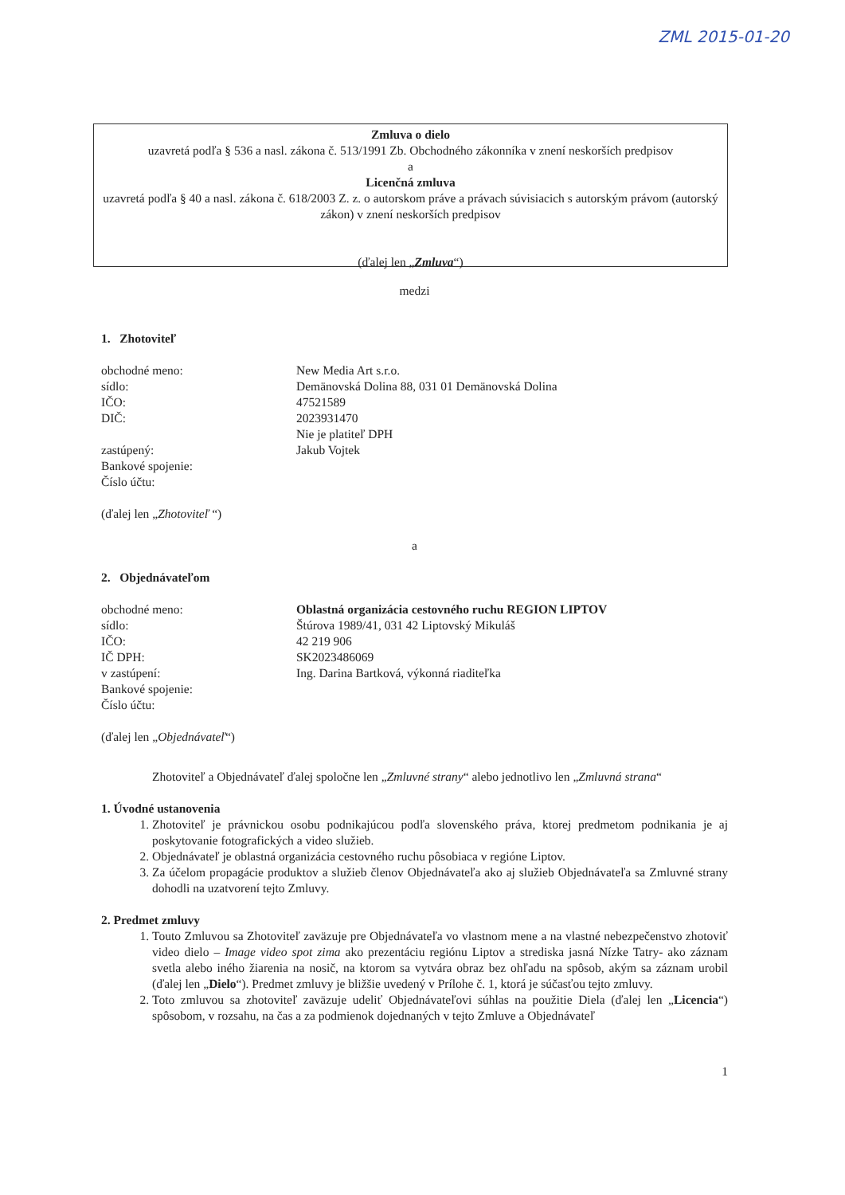ZML 2015-01-20
Zmluva o dielo
uzavretá podľa § 536 a nasl. zákona č. 513/1991 Zb. Obchodného zákonníka v znení neskorších predpisov
a
Licenčná zmluva
uzavretá podľa § 40 a nasl. zákona č. 618/2003 Z. z. o autorskom práve a právach súvisiacich s autorským právom (autorský zákon) v znení neskorších predpisov
(ďalej len „Zmluva“)
medzi
1. Zhotoviteľ
obchodné meno: New Media Art s.r.o.
sídlo: Demänovská Dolina 88, 031 01 Demänovská Dolina
IČO: 47521589
DIČ: 2023931470
Nie je platiteľ DPH
zastúpený: Jakub Vojtek
Bankové spojenie:
Číslo účtu:
(ďalej len „Zhotoviteľ “)
a
2. Objednávateľom
obchodné meno: Oblastná organizácia cestovného ruchu REGION LIPTOV
sídlo: Štúrova 1989/41, 031 42 Liptovský Mikuláš
IČO: 42 219 906
IČ DPH: SK2023486069
v zastúpení: Ing. Darina Bartková, výkonná riaditeľka
Bankové spojenie:
Číslo účtu:
(ďalej len „Objednávateľ“)
Zhotoviteľ a Objednávateľ ďalej spoločne len „Zmluvné strany“ alebo jednotlivo len „Zmluvná strana“
1. Úvodné ustanovenia
1. Zhotoviteľ je právnickou osobu podnikajúcou podľa slovenského práva, ktorej predmetom podnikania je aj poskytovanie fotografických a video služieb.
2. Objednávateľ je oblastná organizácia cestovného ruchu pôsobiaca v regióne Liptov.
3. Za účelom propagácie produktov a služieb členov Objednávateľa ako aj služieb Objednávateľa sa Zmluvné strany dohodli na uzatvorení tejto Zmluvy.
2. Predmet zmluvy
1. Touto Zmluvou sa Zhotoviteľ zaväzuje pre Objednávateľa vo vlastnom mene a na vlastné nebezpečenstvo zhotoviť video dielo – Image video spot zima ako prezentáciu regiónu Liptov a strediska jasná Nízke Tatry- ako záznam svetla alebo iného žiarenia na nosič, na ktorom sa vytvára obraz bez ohľadu na spôsob, akým sa záznam urobil (ďalej len „Dielo“). Predmet zmluvy je bližšie uvedený v Prílohe č. 1, ktorá je súčasťou tejto zmluvy.
2. Toto zmluvou sa zhotoviteľ zaväzuje udeliť Objednávateľovi súhlas na použitie Diela (ďalej len „Licencia“) spôsobom, v rozsahu, na čas a za podmienok dojednaných v tejto Zmluve a Objednávateľ
1